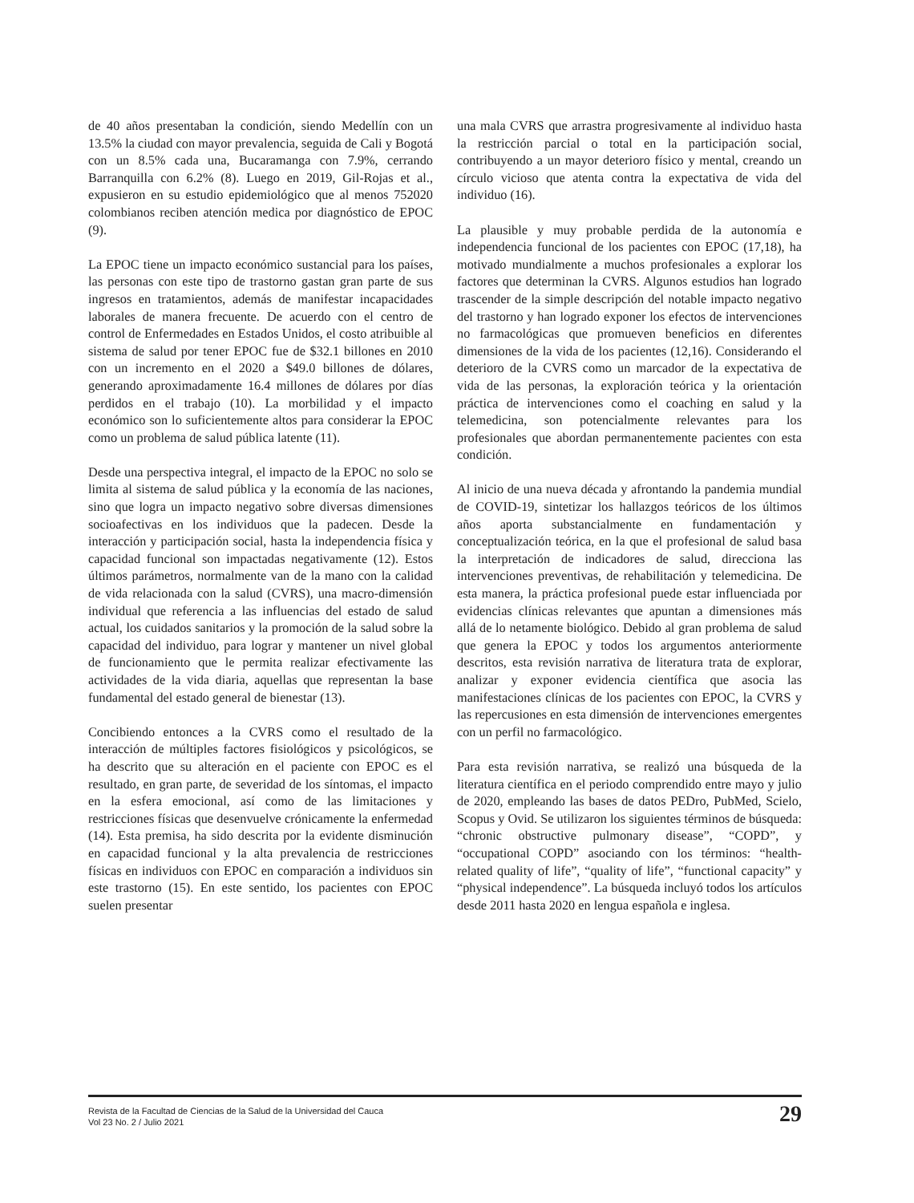de 40 años presentaban la condición, siendo Medellín con un 13.5% la ciudad con mayor prevalencia, seguida de Cali y Bogotá con un 8.5% cada una, Bucaramanga con 7.9%, cerrando Barranquilla con 6.2% (8). Luego en 2019, Gil-Rojas et al., expusieron en su estudio epidemiológico que al menos 752020 colombianos reciben atención medica por diagnóstico de EPOC (9).
La EPOC tiene un impacto económico sustancial para los países, las personas con este tipo de trastorno gastan gran parte de sus ingresos en tratamientos, además de manifestar incapacidades laborales de manera frecuente. De acuerdo con el centro de control de Enfermedades en Estados Unidos, el costo atribuible al sistema de salud por tener EPOC fue de $32.1 billones en 2010 con un incremento en el 2020 a $49.0 billones de dólares, generando aproximadamente 16.4 millones de dólares por días perdidos en el trabajo (10). La morbilidad y el impacto económico son lo suficientemente altos para considerar la EPOC como un problema de salud pública latente (11).
Desde una perspectiva integral, el impacto de la EPOC no solo se limita al sistema de salud pública y la economía de las naciones, sino que logra un impacto negativo sobre diversas dimensiones socioafectivas en los individuos que la padecen. Desde la interacción y participación social, hasta la independencia física y capacidad funcional son impactadas negativamente (12). Estos últimos parámetros, normalmente van de la mano con la calidad de vida relacionada con la salud (CVRS), una macro-dimensión individual que referencia a las influencias del estado de salud actual, los cuidados sanitarios y la promoción de la salud sobre la capacidad del individuo, para lograr y mantener un nivel global de funcionamiento que le permita realizar efectivamente las actividades de la vida diaria, aquellas que representan la base fundamental del estado general de bienestar (13).
Concibiendo entonces a la CVRS como el resultado de la interacción de múltiples factores fisiológicos y psicológicos, se ha descrito que su alteración en el paciente con EPOC es el resultado, en gran parte, de severidad de los síntomas, el impacto en la esfera emocional, así como de las limitaciones y restricciones físicas que desenvuelve crónicamente la enfermedad (14). Esta premisa, ha sido descrita por la evidente disminución en capacidad funcional y la alta prevalencia de restricciones físicas en individuos con EPOC en comparación a individuos sin este trastorno (15). En este sentido, los pacientes con EPOC suelen presentar
una mala CVRS que arrastra progresivamente al individuo hasta la restricción parcial o total en la participación social, contribuyendo a un mayor deterioro físico y mental, creando un círculo vicioso que atenta contra la expectativa de vida del individuo (16).
La plausible y muy probable perdida de la autonomía e independencia funcional de los pacientes con EPOC (17,18), ha motivado mundialmente a muchos profesionales a explorar los factores que determinan la CVRS. Algunos estudios han logrado trascender de la simple descripción del notable impacto negativo del trastorno y han logrado exponer los efectos de intervenciones no farmacológicas que promueven beneficios en diferentes dimensiones de la vida de los pacientes (12,16). Considerando el deterioro de la CVRS como un marcador de la expectativa de vida de las personas, la exploración teórica y la orientación práctica de intervenciones como el coaching en salud y la telemedicina, son potencialmente relevantes para los profesionales que abordan permanentemente pacientes con esta condición.
Al inicio de una nueva década y afrontando la pandemia mundial de COVID-19, sintetizar los hallazgos teóricos de los últimos años aporta substancialmente en fundamentación y conceptualización teórica, en la que el profesional de salud basa la interpretación de indicadores de salud, direcciona las intervenciones preventivas, de rehabilitación y telemedicina. De esta manera, la práctica profesional puede estar influenciada por evidencias clínicas relevantes que apuntan a dimensiones más allá de lo netamente biológico. Debido al gran problema de salud que genera la EPOC y todos los argumentos anteriormente descritos, esta revisión narrativa de literatura trata de explorar, analizar y exponer evidencia científica que asocia las manifestaciones clínicas de los pacientes con EPOC, la CVRS y las repercusiones en esta dimensión de intervenciones emergentes con un perfil no farmacológico.
Para esta revisión narrativa, se realizó una búsqueda de la literatura científica en el periodo comprendido entre mayo y julio de 2020, empleando las bases de datos PEDro, PubMed, Scielo, Scopus y Ovid. Se utilizaron los siguientes términos de búsqueda: “chronic obstructive pulmonary disease”, “COPD”, y “occupational COPD” asociando con los términos: “health-related quality of life”, “quality of life”, “functional capacity” y “physical independence”. La búsqueda incluyó todos los artículos desde 2011 hasta 2020 en lengua española e inglesa.
Revista de la Facultad de Ciencias de la Salud de la Universidad del Cauca
Vol 23 No. 2 / Julio 2021
29